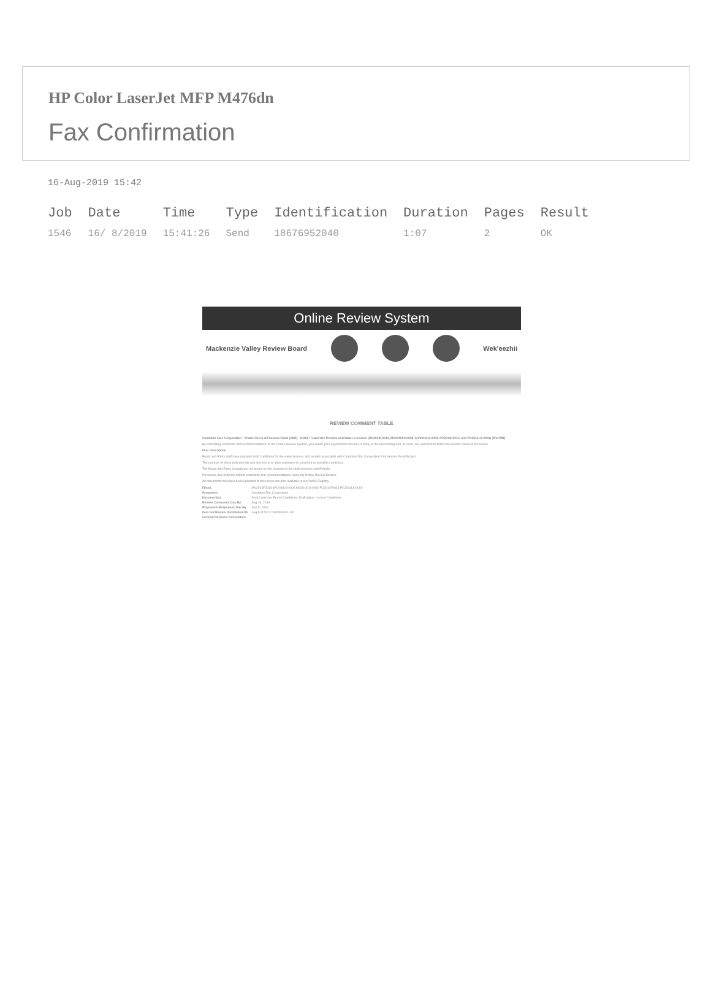HP Color LaserJet MFP M476dn
Fax Confirmation
16-Aug-2019 15:42
| Job | Date | Time | Type | Identification | Duration | Pages | Result |
| --- | --- | --- | --- | --- | --- | --- | --- |
| 1546 | 16/ 8/2019 | 15:41:26 | Send | 18676952040 | 1:07 | 2 | OK |
Online Review System
Mackenzie Valley Review Board Wek'eezhii
REVIEW COMMENT TABLE
Canadian Zinc Corporation - Prairie Creek All Season Road (ASR) - DRAFT Land Use Permits and Water Licences (MV2014F0013, MV2019L8-0006, MV2019L8-0002, PC2014F0013, and PC2014L8-0006) (MVLWB)
By submitting comments and recommendations to the Online Review System, you and/or your organization become a Party to the Proceeding and, as such, are expected to follow the Boards' Rules of Procedure.
Item Description
Board and Parks staff have prepared draft conditions for the water licences and permits associated with Canadian Zinc Corporation's All Season Road Project.
The purpose of these draft permits and licences is to allow reviewers to comment on possible conditions.
The Board and Parks Canada are not bound by the contents of the draft Licences and Permits.
Reviewers are invited to submit comments and recommendations using the Online Review System.
All documents that have been uploaded to the review are also available in our Public Registry.
| File(s) | MV2014F0013 MV2019L8-0006 MV2019L8-0002 PC2014F0013 PC2014L8-0006 |
| Proponent | Canadian Zinc Corporation |
| Document(s) | Draft Land Use Permit Conditions; Draft Water Licence Conditions |
| Review Comments Due By | Aug 29, 2019 |
| Proponent Responses Due By | Sep 5, 2019 |
| Item For Review Distributed On | Aug 8 at 19:17 Distribution List |
| General Reviewer Information | |